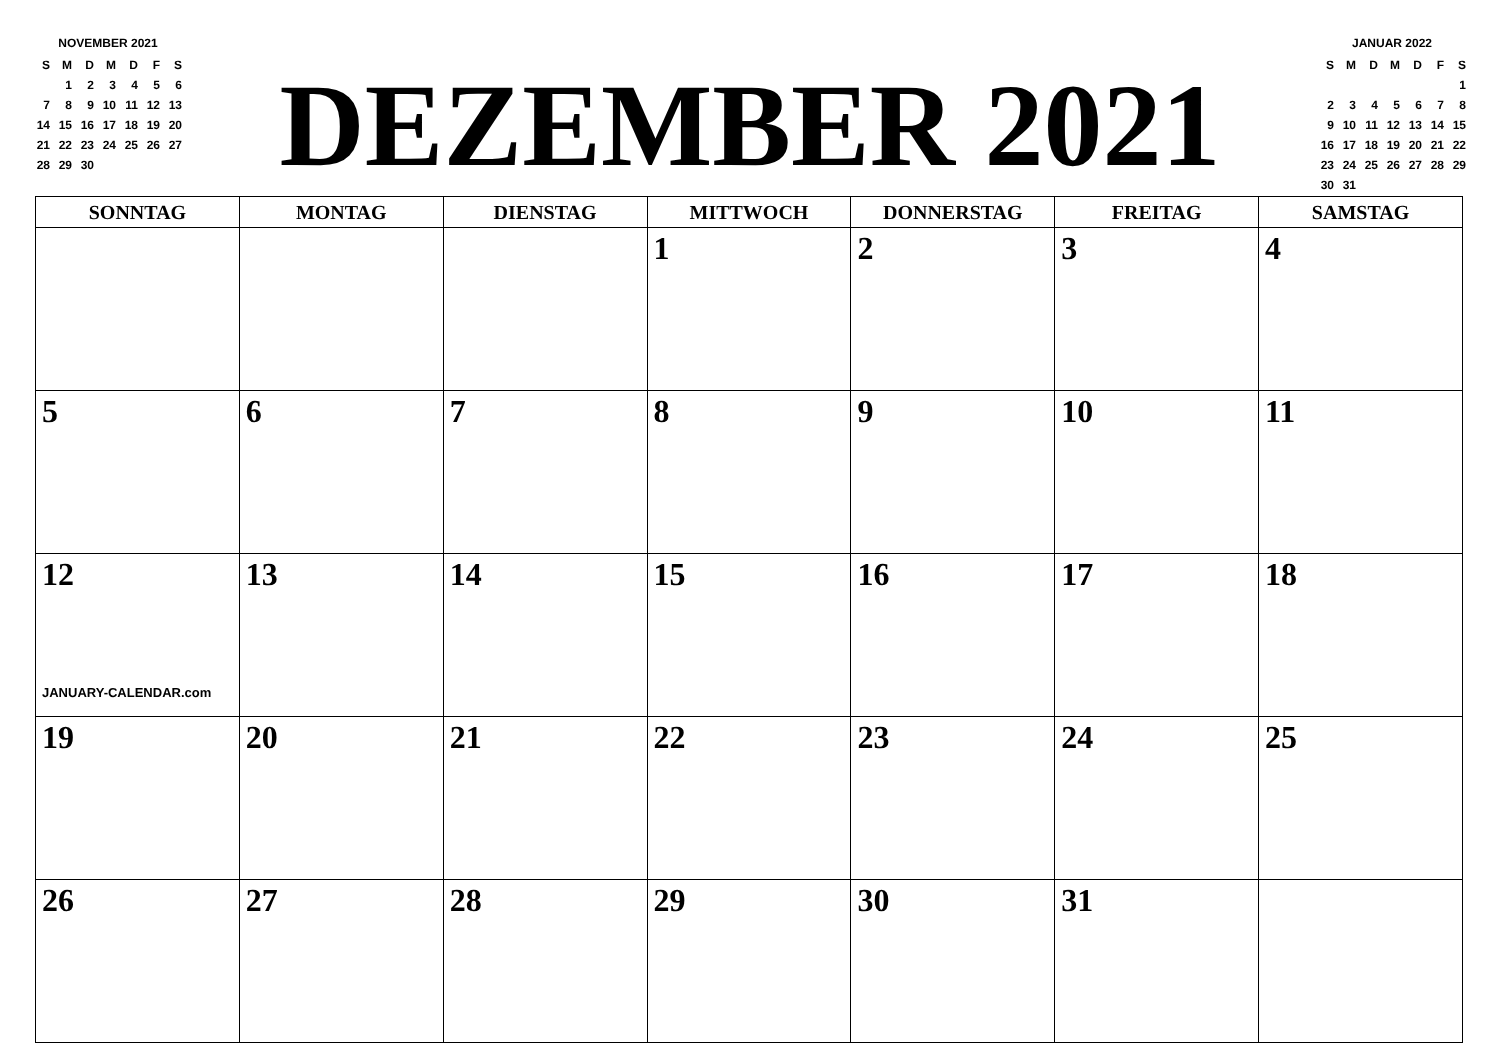NOVEMBER 2021
| S | M | D | M | D | F | S |
| | 1 | 2 | 3 | 4 | 5 | 6 |
| 7 | 8 | 9 | 10 | 11 | 12 | 13 |
| 14 | 15 | 16 | 17 | 18 | 19 | 20 |
| 21 | 22 | 23 | 24 | 25 | 26 | 27 |
| 28 | 29 | 30 | | | | |
DEZEMBER 2021
JANUAR 2022
| S | M | D | M | D | F | S |
| | | | | | | 1 |
| 2 | 3 | 4 | 5 | 6 | 7 | 8 |
| 9 | 10 | 11 | 12 | 13 | 14 | 15 |
| 16 | 17 | 18 | 19 | 20 | 21 | 22 |
| 23 | 24 | 25 | 26 | 27 | 28 | 29 |
| 30 | 31 | | | | | |
| SONNTAG | MONTAG | DIENSTAG | MITTWOCH | DONNERSTAG | FREITAG | SAMSTAG |
| --- | --- | --- | --- | --- | --- | --- |
| | | | 1 | 2 | 3 | 4 |
| 5 | 6 | 7 | 8 | 9 | 10 | 11 |
| 12 JANUARY-CALENDAR.com | 13 | 14 | 15 | 16 | 17 | 18 |
| 19 | 20 | 21 | 22 | 23 | 24 | 25 |
| 26 | 27 | 28 | 29 | 30 | 31 | |